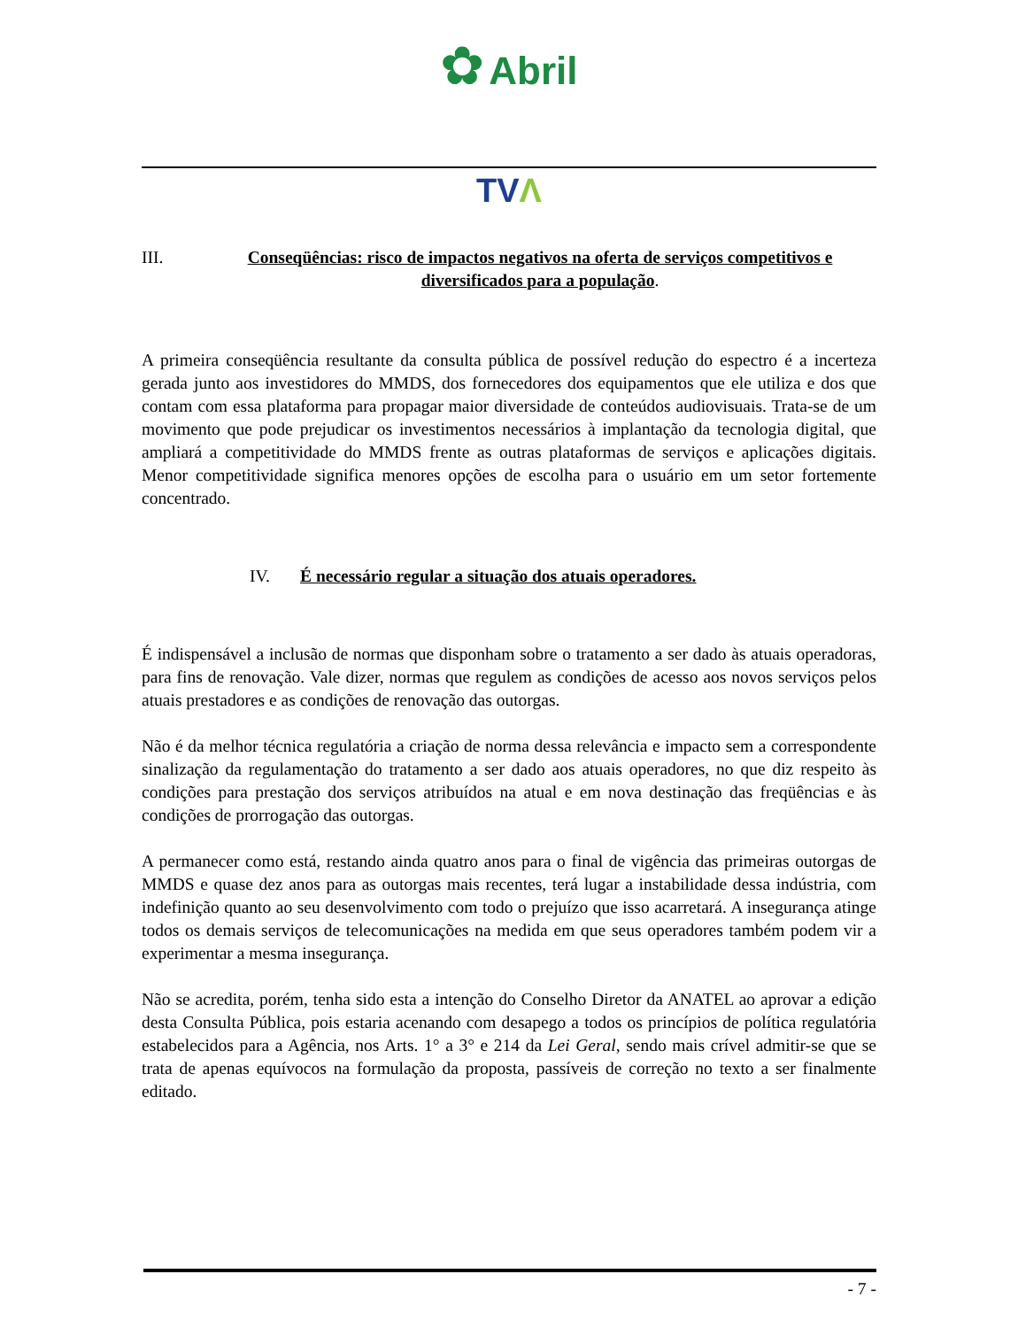✿ Abril
TVΛ
III. Conseqüências: risco de impactos negativos na oferta de serviços competitivos e diversificados para a população.
A primeira conseqüência resultante da consulta pública de possível redução do espectro é a incerteza gerada junto aos investidores do MMDS, dos fornecedores dos equipamentos que ele utiliza e dos que contam com essa plataforma para propagar maior diversidade de conteúdos audiovisuais. Trata-se de um movimento que pode prejudicar os investimentos necessários à implantação da tecnologia digital, que ampliará a competitividade do MMDS frente as outras plataformas de serviços e aplicações digitais. Menor competitividade significa menores opções de escolha para o usuário em um setor fortemente concentrado.
IV. É necessário regular a situação dos atuais operadores.
É indispensável a inclusão de normas que disponham sobre o tratamento a ser dado às atuais operadoras, para fins de renovação. Vale dizer, normas que regulem as condições de acesso aos novos serviços pelos atuais prestadores e as condições de renovação das outorgas.
Não é da melhor técnica regulatória a criação de norma dessa relevância e impacto sem a correspondente sinalização da regulamentação do tratamento a ser dado aos atuais operadores, no que diz respeito às condições para prestação dos serviços atribuídos na atual e em nova destinação das freqüências e às condições de prorrogação das outorgas.
A permanecer como está, restando ainda quatro anos para o final de vigência das primeiras outorgas de MMDS e quase dez anos para as outorgas mais recentes, terá lugar a instabilidade dessa indústria, com indefinição quanto ao seu desenvolvimento com todo o prejuízo que isso acarretará. A insegurança atinge todos os demais serviços de telecomunicações na medida em que seus operadores também podem vir a experimentar a mesma insegurança.
Não se acredita, porém, tenha sido esta a intenção do Conselho Diretor da ANATEL ao aprovar a edição desta Consulta Pública, pois estaria acenando com desapego a todos os princípios de política regulatória estabelecidos para a Agência, nos Arts. 1° a 3° e 214 da Lei Geral, sendo mais crível admitir-se que se trata de apenas equívocos na formulação da proposta, passíveis de correção no texto a ser finalmente editado.
- 7 -